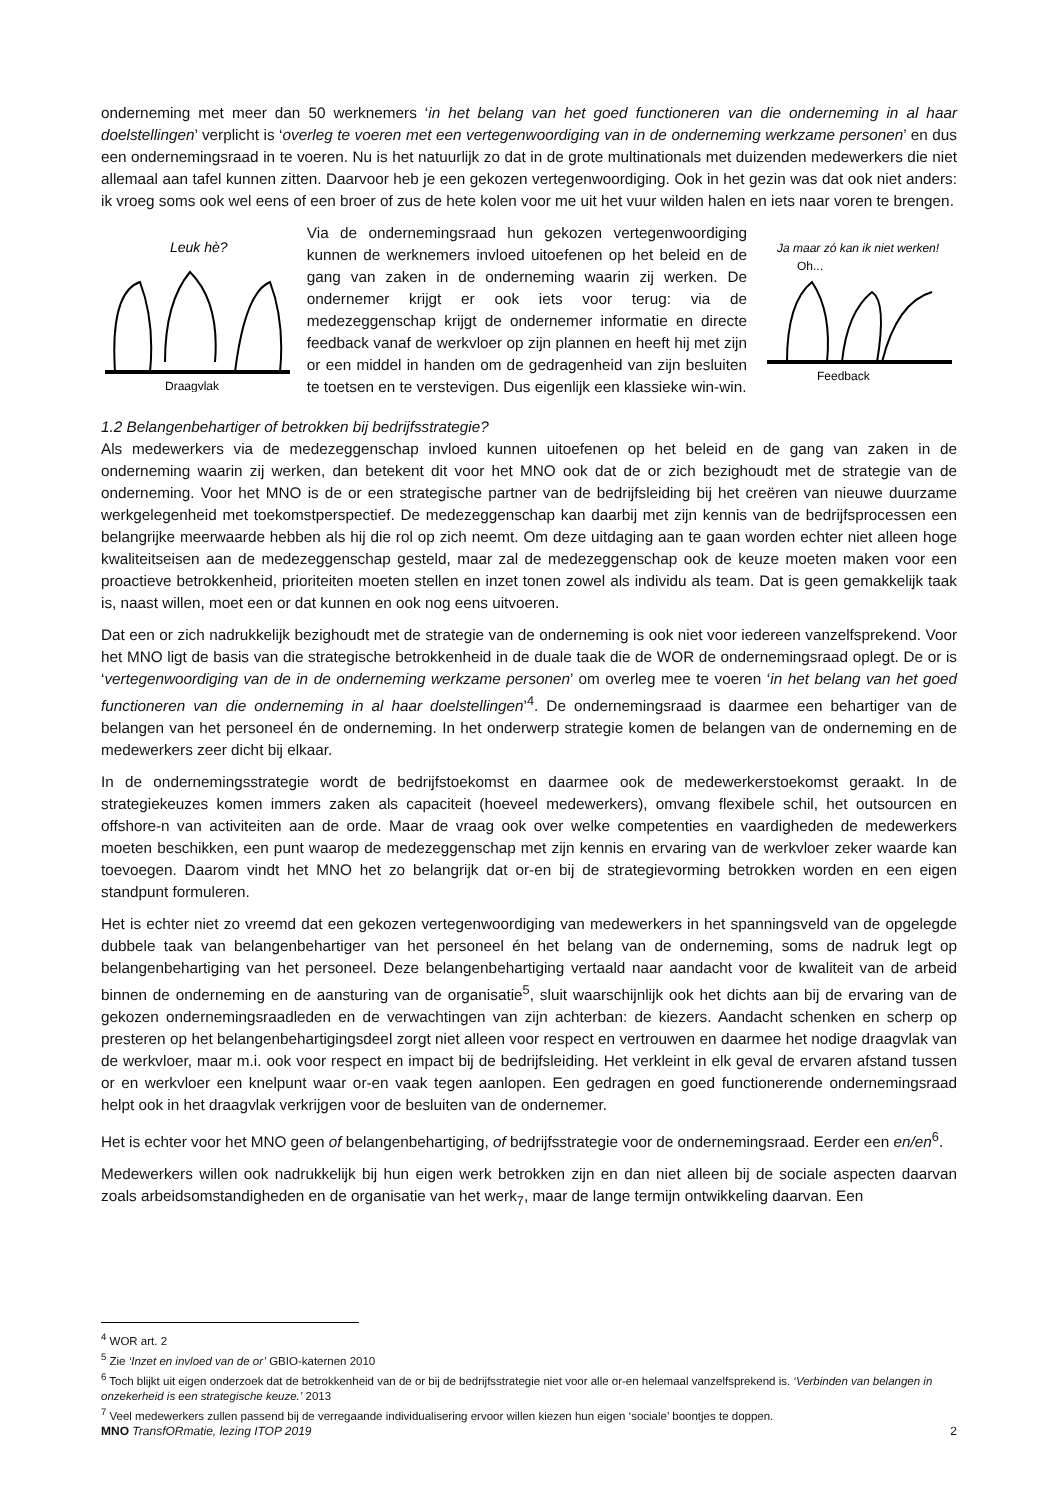onderneming met meer dan 50 werknemers ‘in het belang van het goed functioneren van die onderneming in al haar doelstellingen’ verplicht is ‘overleg te voeren met een vertegenwoordiging van in de onderneming werkzame personen’ en dus een ondernemingsraad in te voeren. Nu is het natuurlijk zo dat in de grote multinationals met duizenden medewerkers die niet allemaal aan tafel kunnen zitten. Daarvoor heb je een gekozen vertegenwoordiging. Ook in het gezin was dat ook niet anders: ik vroeg soms ook wel eens of een broer of zus de hete kolen voor me uit het vuur wilden halen en iets naar voren te brengen.
Leuk hè?
Draagvlak
Via de ondernemingsraad hun gekozen vertegenwoordiging kunnen de werknemers invloed uitoefenen op het beleid en de gang van zaken in de onderneming waarin zij werken. De ondernemer krijgt er ook iets voor terug: via de medezeggenschap krijgt de ondernemer informatie en directe feedback vanaf de werkvloer op zijn plannen en heeft hij met zijn or een middel in handen om de gedragenheid van zijn besluiten te toetsen en te verstevigen. Dus eigenlijk een klassieke win-win.
Ja maar zó kan ik niet werken!
Oh...
Feedback
1.2 Belangenbehartiger of betrokken bij bedrijfsstrategie?
Als medewerkers via de medezeggenschap invloed kunnen uitoefenen op het beleid en de gang van zaken in de onderneming waarin zij werken, dan betekent dit voor het MNO ook dat de or zich bezighoudt met de strategie van de onderneming. Voor het MNO is de or een strategische partner van de bedrijfsleiding bij het creëren van nieuwe duurzame werkgelegenheid met toekomstperspectief. De medezeggenschap kan daarbij met zijn kennis van de bedrijfsprocessen een belangrijke meerwaarde hebben als hij die rol op zich neemt. Om deze uitdaging aan te gaan worden echter niet alleen hoge kwaliteitseisen aan de medezeggenschap gesteld, maar zal de medezeggenschap ook de keuze moeten maken voor een proactieve betrokkenheid, prioriteiten moeten stellen en inzet tonen zowel als individu als team. Dat is geen gemakkelijk taak is, naast willen, moet een or dat kunnen en ook nog eens uitvoeren.
Dat een or zich nadrukkelijk bezighoudt met de strategie van de onderneming is ook niet voor iedereen vanzelfsprekend. Voor het MNO ligt de basis van die strategische betrokkenheid in de duale taak die de WOR de ondernemingsraad oplegt. De or is ‘vertegenwoordiging van de in de onderneming werkzame personen’ om overleg mee te voeren ‘in het belang van het goed functioneren van die onderneming in al haar doelstellingen’<sup>4</sup>. De ondernemingsraad is daarmee een behartiger van de belangen van het personeel én de onderneming. In het onderwerp strategie komen de belangen van de onderneming en de medewerkers zeer dicht bij elkaar.
In de ondernemingsstrategie wordt de bedrijfstoekomst en daarmee ook de medewerkerstoekomst geraakt. In de strategiekeuzes komen immers zaken als capaciteit (hoeveel medewerkers), omvang flexibele schil, het outsourcen en offshore-n van activiteiten aan de orde. Maar de vraag ook over welke competenties en vaardigheden de medewerkers moeten beschikken, een punt waarop de medezeggenschap met zijn kennis en ervaring van de werkvloer zeker waarde kan toevoegen. Daarom vindt het MNO het zo belangrijk dat or-en bij de strategievorming betrokken worden en een eigen standpunt formuleren.
Het is echter niet zo vreemd dat een gekozen vertegenwoordiging van medewerkers in het spanningsveld van de opgelegde dubbele taak van belangenbehartiger van het personeel én het belang van de onderneming, soms de nadruk legt op belangenbehartiging van het personeel. Deze belangenbehartiging vertaald naar aandacht voor de kwaliteit van de arbeid binnen de onderneming en de aansturing van de organisatie<sup>5</sup>, sluit waarschijnlijk ook het dichts aan bij de ervaring van de gekozen ondernemingsraadleden en de verwachtingen van zijn achterban: de kiezers. Aandacht schenken en scherp op presteren op het belangenbehartigingsdeel zorgt niet alleen voor respect en vertrouwen en daarmee het nodige draagvlak van de werkvloer, maar m.i. ook voor respect en impact bij de bedrijfsleiding. Het verkleint in elk geval de ervaren afstand tussen or en werkvloer een knelpunt waar or-en vaak tegen aanlopen. Een gedragen en goed functionerende ondernemingsraad helpt ook in het draagvlak verkrijgen voor de besluiten van de ondernemer.
Het is echter voor het MNO geen of belangenbehartiging, of bedrijfsstrategie voor de ondernemingsraad. Eerder een en/en<sup>6</sup>.
Medewerkers willen ook nadrukkelijk bij hun eigen werk betrokken zijn en dan niet alleen bij de sociale aspecten daarvan zoals arbeidsomstandigheden en de organisatie van het werk<sub>7</sub>, maar de lange termijn ontwikkeling daarvan. Een
<sup>4</sup> WOR art. 2
<sup>5</sup> Zie ‘Inzet en invloed van de or’ GBIO-katernen 2010
<sup>6</sup> Toch blijkt uit eigen onderzoek dat de betrokkenheid van de or bij de bedrijfsstrategie niet voor alle or-en helemaal vanzelfsprekend is. ‘Verbinden van belangen in onzekerheid is een strategische keuze.’ 2013
<sup>7</sup> Veel medewerkers zullen passend bij de verregaande individualisering ervoor willen kiezen hun eigen ‘sociale’ boontjes te doppen.
MNO TransfORmatie, lezing ITOP 2019
2